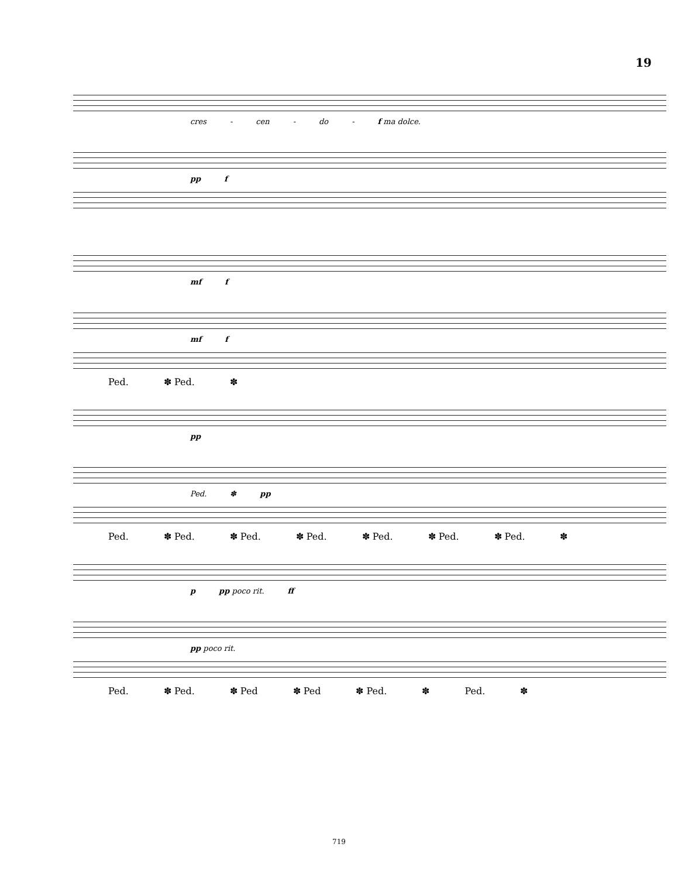19
cres - cen - do - f ma dolce.
pp f
mf f
mf f
Ped. ✽ Ped. ✽
pp
Ped. ✽ pp
Ped. ✽ Ped. ✽ Ped. ✽ Ped. ✽ Ped. ✽ Ped. ✽ Ped. ✽
p pp poco rit. ff
pp poco rit.
Ped. ✽ Ped. ✽ Ped ✽ Ped ✽ Ped. ✽ Ped. ✽
719